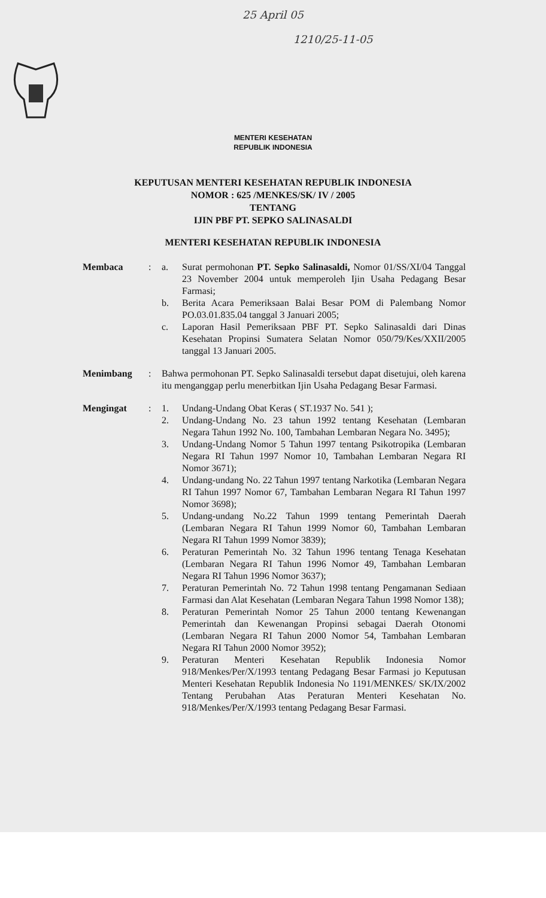25 April 05
1210/25-11-05
MENTERI KESEHATAN
REPUBLIK INDONESIA
KEPUTUSAN MENTERI KESEHATAN REPUBLIK INDONESIA
NOMOR : 625 /MENKES/SK/ IV / 2005
TENTANG
IJIN PBF PT. SEPKO SALINASALDI
MENTERI KESEHATAN REPUBLIK INDONESIA
| Membaca | : | a. | Surat permohonan PT. Sepko Salinasaldi, Nomor 01/SS/XI/04 Tanggal 23 November 2004 untuk memperoleh Ijin Usaha Pedagang Besar Farmasi; |
| | | b. | Berita Acara Pemeriksaan Balai Besar POM di Palembang Nomor PO.03.01.835.04 tanggal 3 Januari 2005; |
| | | c. | Laporan Hasil Pemeriksaan PBF PT. Sepko Salinasaldi dari Dinas Kesehatan Propinsi Sumatera Selatan Nomor 050/79/Kes/XXII/2005 tanggal 13 Januari 2005. |
| Menimbang | : | Bahwa permohonan PT. Sepko Salinasaldi tersebut dapat disetujui, oleh karena itu menganggap perlu menerbitkan Ijin Usaha Pedagang Besar Farmasi. | |
| Mengingat | : | 1. | Undang-Undang Obat Keras ( ST.1937 No. 541 ); |
| | | 2. | Undang-Undang No. 23 tahun 1992 tentang Kesehatan (Lembaran Negara Tahun 1992 No. 100, Tambahan Lembaran Negara No. 3495); |
| | | 3. | Undang-Undang Nomor 5 Tahun 1997 tentang Psikotropika (Lembaran Negara RI Tahun 1997 Nomor 10, Tambahan Lembaran Negara RI Nomor 3671); |
| | | 4. | Undang-undang No. 22 Tahun 1997 tentang Narkotika (Lembaran Negara RI Tahun 1997 Nomor 67, Tambahan Lembaran Negara RI Tahun 1997 Nomor 3698); |
| | | 5. | Undang-undang No.22 Tahun 1999 tentang Pemerintah Daerah (Lembaran Negara RI Tahun 1999 Nomor 60, Tambahan Lembaran Negara RI Tahun 1999 Nomor 3839); |
| | | 6. | Peraturan Pemerintah No. 32 Tahun 1996 tentang Tenaga Kesehatan (Lembaran Negara RI Tahun 1996 Nomor 49, Tambahan Lembaran Negara RI Tahun 1996 Nomor 3637); |
| | | 7. | Peraturan Pemerintah No. 72 Tahun 1998 tentang Pengamanan Sediaan Farmasi dan Alat Kesehatan (Lembaran Negara Tahun 1998 Nomor 138); |
| | | 8. | Peraturan Pemerintah Nomor 25 Tahun 2000 tentang Kewenangan Pemerintah dan Kewenangan Propinsi sebagai Daerah Otonomi (Lembaran Negara RI Tahun 2000 Nomor 54, Tambahan Lembaran Negara RI Tahun 2000 Nomor 3952); |
| | | 9. | Peraturan Menteri Kesehatan Republik Indonesia Nomor 918/Menkes/Per/X/1993 tentang Pedagang Besar Farmasi jo Keputusan Menteri Kesehatan Republik Indonesia No 1191/MENKES/ SK/IX/2002 Tentang Perubahan Atas Peraturan Menteri Kesehatan No. 918/Menkes/Per/X/1993 tentang Pedagang Besar Farmasi. |